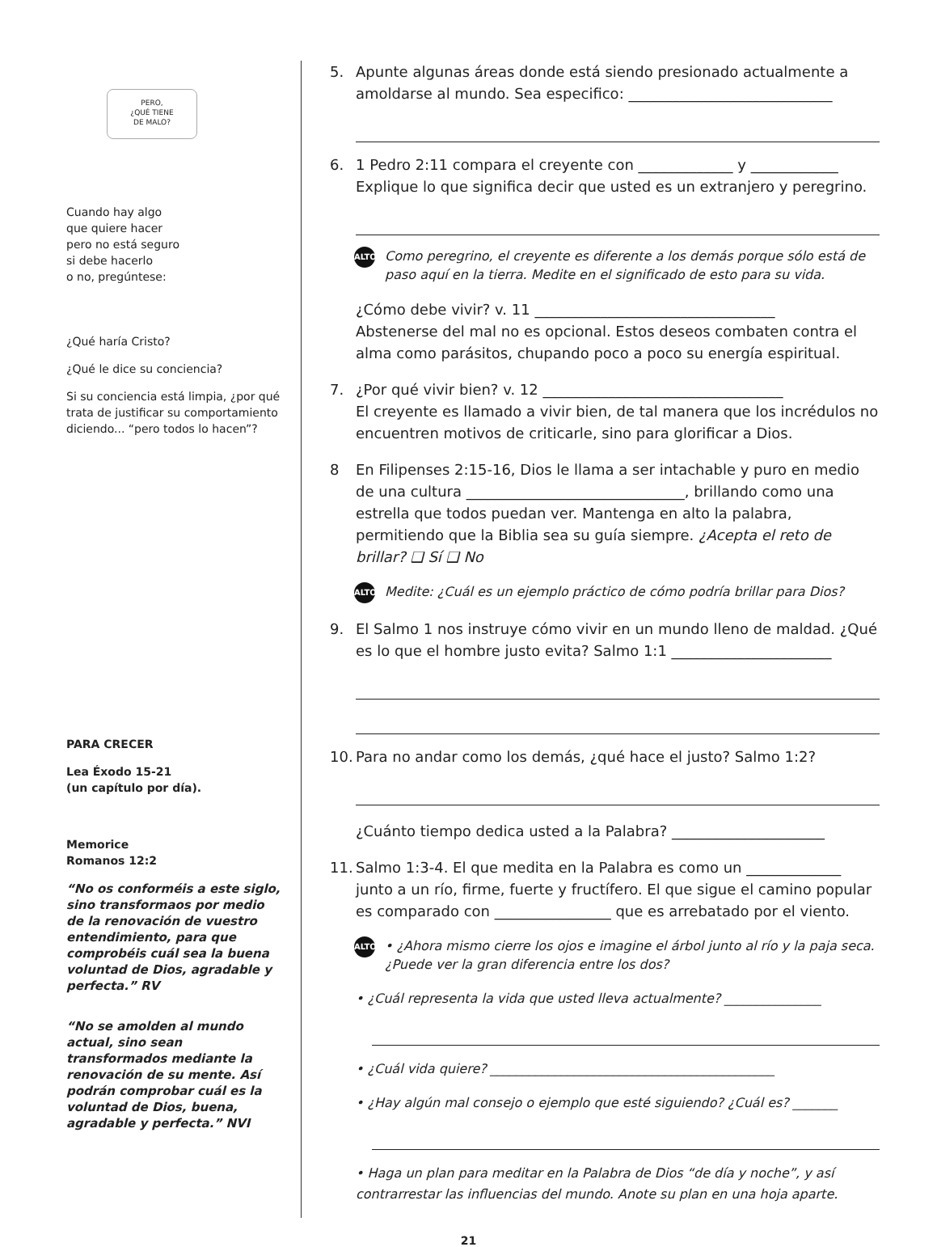PERO,
¿QUÉ TIENE
DE MALO?
Cuando hay algo
que quiere hacer
pero no está seguro
si debe hacerlo
o no, pregúntese:
¿Qué haría Cristo?
¿Qué le dice su conciencia?
Si su conciencia está limpia, ¿por qué trata de justificar su comportamiento diciendo... “pero todos lo hacen”?
PARA CRECER
Lea Éxodo 15-21
(un capítulo por día).
Memorice
Romanos 12:2
“No os conforméis a este siglo, sino transformaos por medio de la renovación de vuestro entendimiento, para que comprobéis cuál sea la buena voluntad de Dios, agradable y perfecta.” RV
“No se amolden al mundo actual, sino sean transformados mediante la renovación de su mente. Así podrán comprobar cuál es la voluntad de Dios, buena, agradable y perfecta.” NVI
5. Apunte algunas áreas donde está siendo presionado actualmente a amoldarse al mundo. Sea especifico: ____________________________
6. 1 Pedro 2:11 compara el creyente con _____________ y ____________
Explique lo que significa decir que usted es un extranjero y peregrino.
ALTO Como peregrino, el creyente es diferente a los demás porque sólo está de paso aquí en la tierra. Medite en el significado de esto para su vida.
¿Cómo debe vivir? v. 11 _________________________________
Abstenerse del mal no es opcional. Estos deseos combaten contra el alma como parásitos, chupando poco a poco su energía espiritual.
7. ¿Por qué vivir bien? v. 12 _________________________________
El creyente es llamado a vivir bien, de tal manera que los incrédulos no encuentren motivos de criticarle, sino para glorificar a Dios.
8 En Filipenses 2:15-16, Dios le llama a ser intachable y puro en medio de una cultura ______________________________, brillando como una estrella que todos puedan ver. Mantenga en alto la palabra, permitiendo que la Biblia sea su guía siempre. ¿Acepta el reto de brillar? ❑ Sí ❑ No
ALTO Medite: ¿Cuál es un ejemplo práctico de cómo podría brillar para Dios?
9. El Salmo 1 nos instruye cómo vivir en un mundo lleno de maldad. ¿Qué es lo que el hombre justo evita? Salmo 1:1 ______________________
10. Para no andar como los demás, ¿qué hace el justo? Salmo 1:2?
¿Cuánto tiempo dedica usted a la Palabra? _____________________
11. Salmo 1:3-4. El que medita en la Palabra es como un _____________ junto a un río, firme, fuerte y fructífero. El que sigue el camino popular es comparado con ________________ que es arrebatado por el viento.
ALTO • ¿Ahora mismo cierre los ojos e imagine el árbol junto al río y la paja seca. ¿Puede ver la gran diferencia entre los dos?
• ¿Cuál representa la vida que usted lleva actualmente? _______________
• ¿Cuál vida quiere? ____________________________________________
• ¿Hay algún mal consejo o ejemplo que esté siguiendo? ¿Cuál es? _______
• Haga un plan para meditar en la Palabra de Dios “de día y noche”, y así contrarrestar las influencias del mundo. Anote su plan en una hoja aparte.
21